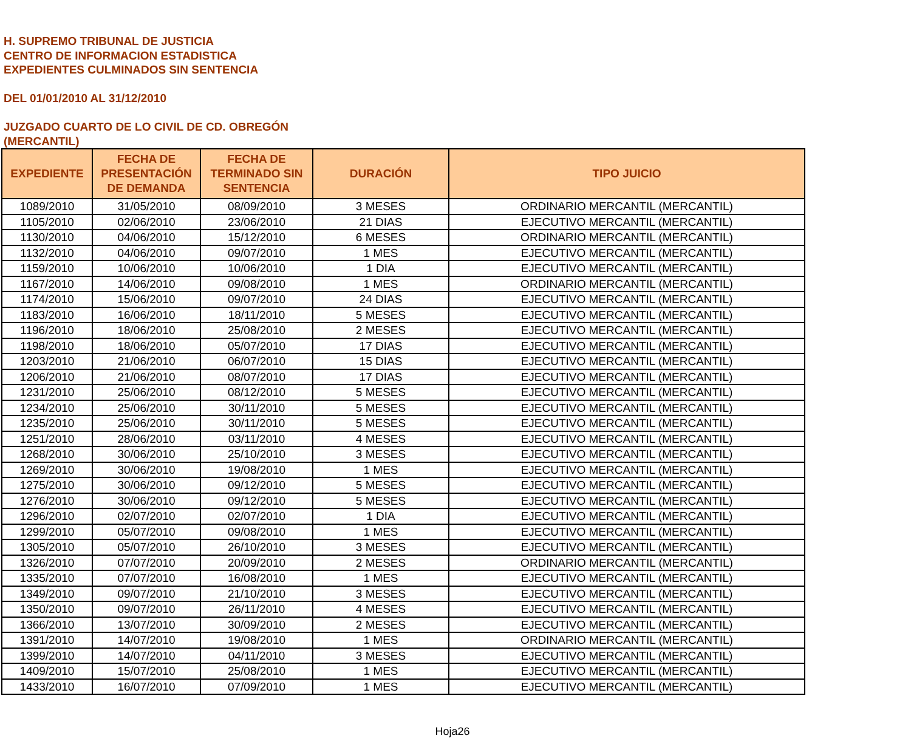H. SUPREMO TRIBUNAL DE JUSTICIA
CENTRO DE INFORMACION ESTADISTICA
EXPEDIENTES CULMINADOS SIN SENTENCIA
DEL 01/01/2010 AL 31/12/2010
JUZGADO CUARTO DE LO CIVIL DE CD. OBREGÓN
(MERCANTIL)
| EXPEDIENTE | FECHA DE PRESENTACIÓN DE DEMANDA | FECHA DE TERMINADO SIN SENTENCIA | DURACIÓN | TIPO JUICIO |
| --- | --- | --- | --- | --- |
| 1089/2010 | 31/05/2010 | 08/09/2010 | 3 MESES | ORDINARIO MERCANTIL (MERCANTIL) |
| 1105/2010 | 02/06/2010 | 23/06/2010 | 21 DIAS | EJECUTIVO MERCANTIL (MERCANTIL) |
| 1130/2010 | 04/06/2010 | 15/12/2010 | 6 MESES | ORDINARIO MERCANTIL (MERCANTIL) |
| 1132/2010 | 04/06/2010 | 09/07/2010 | 1 MES | EJECUTIVO MERCANTIL (MERCANTIL) |
| 1159/2010 | 10/06/2010 | 10/06/2010 | 1 DIA | EJECUTIVO MERCANTIL (MERCANTIL) |
| 1167/2010 | 14/06/2010 | 09/08/2010 | 1 MES | ORDINARIO MERCANTIL (MERCANTIL) |
| 1174/2010 | 15/06/2010 | 09/07/2010 | 24 DIAS | EJECUTIVO MERCANTIL (MERCANTIL) |
| 1183/2010 | 16/06/2010 | 18/11/2010 | 5 MESES | EJECUTIVO MERCANTIL (MERCANTIL) |
| 1196/2010 | 18/06/2010 | 25/08/2010 | 2 MESES | EJECUTIVO MERCANTIL (MERCANTIL) |
| 1198/2010 | 18/06/2010 | 05/07/2010 | 17 DIAS | EJECUTIVO MERCANTIL (MERCANTIL) |
| 1203/2010 | 21/06/2010 | 06/07/2010 | 15 DIAS | EJECUTIVO MERCANTIL (MERCANTIL) |
| 1206/2010 | 21/06/2010 | 08/07/2010 | 17 DIAS | EJECUTIVO MERCANTIL (MERCANTIL) |
| 1231/2010 | 25/06/2010 | 08/12/2010 | 5 MESES | EJECUTIVO MERCANTIL (MERCANTIL) |
| 1234/2010 | 25/06/2010 | 30/11/2010 | 5 MESES | EJECUTIVO MERCANTIL (MERCANTIL) |
| 1235/2010 | 25/06/2010 | 30/11/2010 | 5 MESES | EJECUTIVO MERCANTIL (MERCANTIL) |
| 1251/2010 | 28/06/2010 | 03/11/2010 | 4 MESES | EJECUTIVO MERCANTIL (MERCANTIL) |
| 1268/2010 | 30/06/2010 | 25/10/2010 | 3 MESES | EJECUTIVO MERCANTIL (MERCANTIL) |
| 1269/2010 | 30/06/2010 | 19/08/2010 | 1 MES | EJECUTIVO MERCANTIL (MERCANTIL) |
| 1275/2010 | 30/06/2010 | 09/12/2010 | 5 MESES | EJECUTIVO MERCANTIL (MERCANTIL) |
| 1276/2010 | 30/06/2010 | 09/12/2010 | 5 MESES | EJECUTIVO MERCANTIL (MERCANTIL) |
| 1296/2010 | 02/07/2010 | 02/07/2010 | 1 DIA | EJECUTIVO MERCANTIL (MERCANTIL) |
| 1299/2010 | 05/07/2010 | 09/08/2010 | 1 MES | EJECUTIVO MERCANTIL (MERCANTIL) |
| 1305/2010 | 05/07/2010 | 26/10/2010 | 3 MESES | EJECUTIVO MERCANTIL (MERCANTIL) |
| 1326/2010 | 07/07/2010 | 20/09/2010 | 2 MESES | ORDINARIO MERCANTIL (MERCANTIL) |
| 1335/2010 | 07/07/2010 | 16/08/2010 | 1 MES | EJECUTIVO MERCANTIL (MERCANTIL) |
| 1349/2010 | 09/07/2010 | 21/10/2010 | 3 MESES | EJECUTIVO MERCANTIL (MERCANTIL) |
| 1350/2010 | 09/07/2010 | 26/11/2010 | 4 MESES | EJECUTIVO MERCANTIL (MERCANTIL) |
| 1366/2010 | 13/07/2010 | 30/09/2010 | 2 MESES | EJECUTIVO MERCANTIL (MERCANTIL) |
| 1391/2010 | 14/07/2010 | 19/08/2010 | 1 MES | ORDINARIO MERCANTIL (MERCANTIL) |
| 1399/2010 | 14/07/2010 | 04/11/2010 | 3 MESES | EJECUTIVO MERCANTIL (MERCANTIL) |
| 1409/2010 | 15/07/2010 | 25/08/2010 | 1 MES | EJECUTIVO MERCANTIL (MERCANTIL) |
| 1433/2010 | 16/07/2010 | 07/09/2010 | 1 MES | EJECUTIVO MERCANTIL (MERCANTIL) |
Hoja26